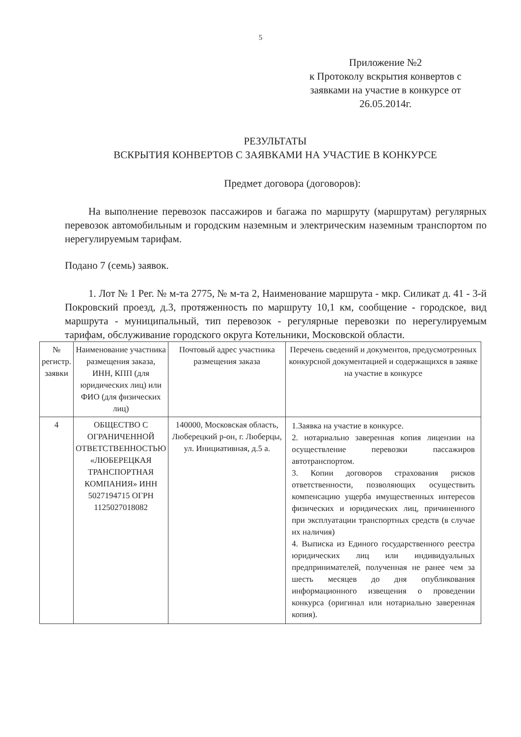5
Приложение №2
к Протоколу вскрытия конвертов с заявками на участие в конкурсе от 26.05.2014г.
РЕЗУЛЬТАТЫ
ВСКРЫТИЯ КОНВЕРТОВ С ЗАЯВКАМИ НА УЧАСТИЕ В КОНКУРСЕ
Предмет договора (договоров):
На выполнение перевозок пассажиров и багажа по маршруту (маршрутам) регулярных перевозок автомобильным и городским наземным и электрическим наземным транспортом по нерегулируемым тарифам.
Подано 7 (семь) заявок.
1. Лот № 1 Рег. № м-та 2775, № м-та 2, Наименование маршрута - мкр. Силикат д. 41 - 3-й Покровский проезд, д.3, протяженность по маршруту 10,1 км, сообщение - городское, вид маршрута - муниципальный, тип перевозок - регулярные перевозки по нерегулируемым тарифам, обслуживание городского округа Котельники, Московской области.
| № регистр. заявки | Наименование участника размещения заказа, ИНН, КПП (для юридических лиц) или ФИО (для физических лиц) | Почтовый адрес участника размещения заказа | Перечень сведений и документов, предусмотренных конкурсной документацией и содержащихся в заявке на участие в конкурсе |
| --- | --- | --- | --- |
| 4 | ОБЩЕСТВО С ОГРАНИЧЕННОЙ ОТВЕТСТВЕННОСТЬЮ «ЛЮБЕРЕЦКАЯ ТРАНСПОРТНАЯ КОМПАНИЯ» ИНН 5027194715 ОГРН 1125027018082 | 140000, Московская область, Люберецкий р-он, г. Люберцы, ул. Инициативная, д.5 а. | 1.Заявка на участие в конкурсе. 2. нотариально заверенная копия лицензии на осуществление перевозки пассажиров автотранспортом. 3. Копии договоров страхования рисков ответственности, позволяющих осуществить компенсацию ущерба имущественных интересов физических и юридических лиц, причиненного при эксплуатации транспортных средств (в случае их наличия) 4. Выписка из Единого государственного реестра юридических лиц или индивидуальных предпринимателей, полученная не ранее чем за шесть месяцев до дня опубликования информационного извещения о проведении конкурса (оригинал или нотариально заверенная копия). |